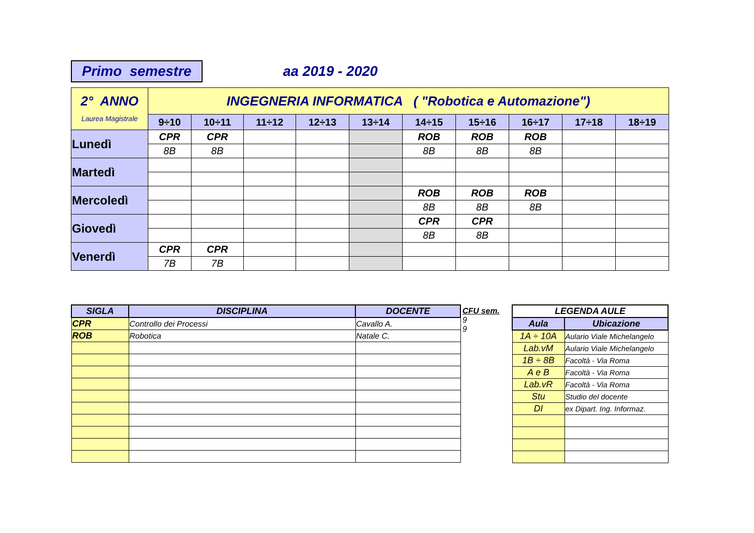Primo semestre aa 2019 - 2020
| 2° ANNO Laurea Magistrale | INGEGNERIA INFORMATICA ( "Robotica e Automazione") | | | | | | | | | |
| | 9÷10 | 10÷11 | 11÷12 | 12÷13 | 13÷14 | 14÷15 | 15÷16 | 16÷17 | 17÷18 | 18÷19 |
| Lunedì | CPR | CPR | | | | ROB | ROB | ROB | | |
| | 8B | 8B | | | | 8B | 8B | 8B | | |
| Martedì | | | | | | | | | | |
| Mercoledì | | | | | | ROB | ROB | ROB | | |
| | | | | | | 8B | 8B | 8B | | |
| Giovedì | | | | | | CPR | CPR | | | |
| | | | | | | 8B | 8B | | | |
| Venerdì | CPR | CPR | | | | | | | | |
| | 7B | 7B | | | | | | | | |
| SIGLA | DISCIPLINA | DOCENTE |
| --- | --- | --- |
| CPR | Controllo dei Processi | Cavallo A. |
| ROB | Robotica | Natale C. |
CFU sem.
9
9
| LEGENDA AULE | |
| --- | --- |
| Aula | Ubicazione |
| 1A ÷ 10A | Aulario Viale Michelangelo |
| Lab.vM | Aulario Viale Michelangelo |
| 1B ÷ 8B | Facoltà - Via Roma |
| A e B | Facoltà - Via Roma |
| Lab.vR | Facoltà - Via Roma |
| Stu | Studio del docente |
| DI | ex Dipart. Ing. Informaz. |